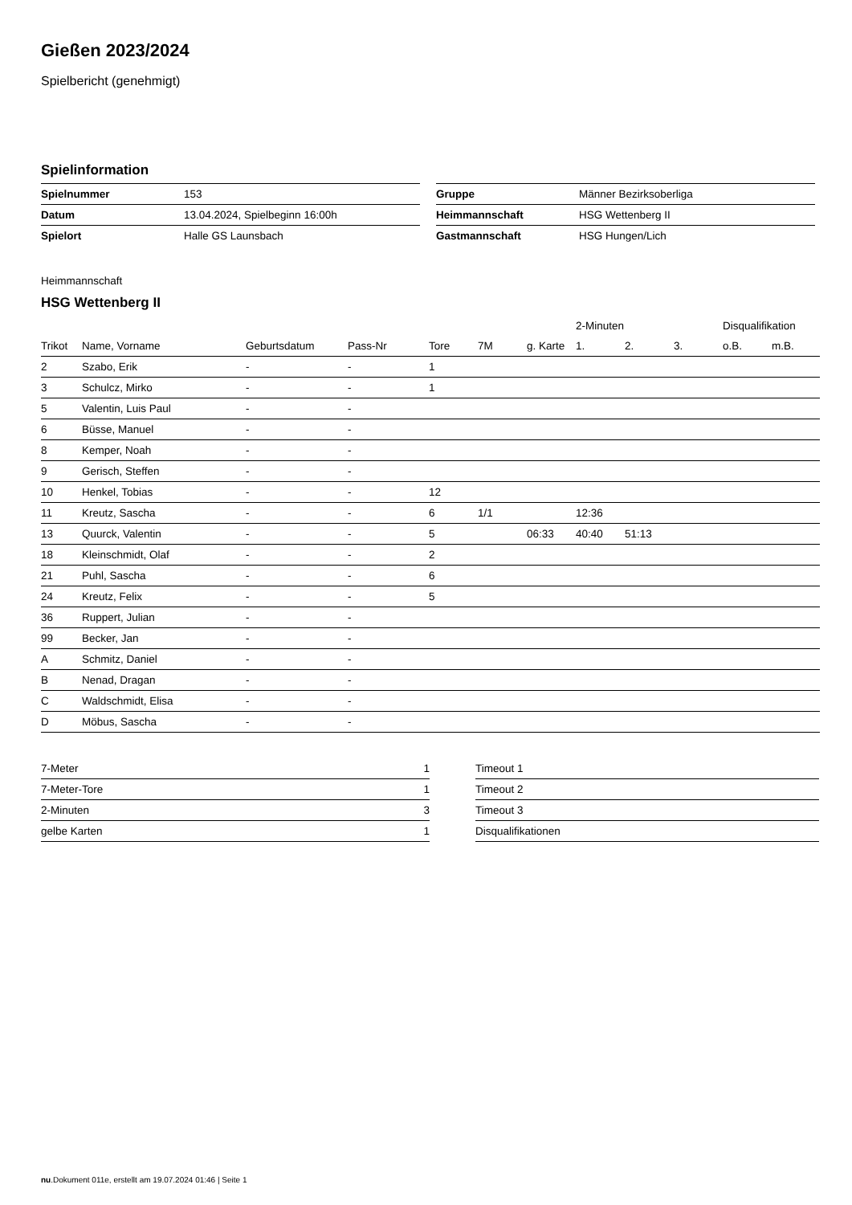Gießen 2023/2024
Spielbericht (genehmigt)
Spielinformation
| Spielnummer | 153 |
| Datum | 13.04.2024, Spielbeginn 16:00h |
| Spielort | Halle GS Launsbach |
| Gruppe | Männer Bezirksoberliga |
| Heimmannschaft | HSG Wettenberg II |
| Gastmannschaft | HSG Hungen/Lich |
Heimmannschaft
HSG Wettenberg II
| | | | | | | | 2-Minuten | | | Disqualifikation | |
| --- | --- | --- | --- | --- | --- | --- | --- | --- | --- | --- | --- |
| Trikot | Name, Vorname | Geburtsdatum | Pass-Nr | Tore | 7M | g. Karte | 1. | 2. | 3. | o.B. | m.B. |
| 2 | Szabo, Erik | - | - | 1 | | | | | | | |
| 3 | Schulcz, Mirko | - | - | 1 | | | | | | | |
| 5 | Valentin, Luis Paul | - | - | | | | | | | | |
| 6 | Büsse, Manuel | - | - | | | | | | | | |
| 8 | Kemper, Noah | - | - | | | | | | | | |
| 9 | Gerisch, Steffen | - | - | | | | | | | | |
| 10 | Henkel, Tobias | - | - | 12 | | | | | | | |
| 11 | Kreutz, Sascha | - | - | 6 | 1/1 | | 12:36 | | | | |
| 13 | Quurck, Valentin | - | - | 5 | | 06:33 | 40:40 | 51:13 | | | |
| 18 | Kleinschmidt, Olaf | - | - | 2 | | | | | | | |
| 21 | Puhl, Sascha | - | - | 6 | | | | | | | |
| 24 | Kreutz, Felix | - | - | 5 | | | | | | | |
| 36 | Ruppert, Julian | - | - | | | | | | | | |
| 99 | Becker, Jan | - | - | | | | | | | | |
| A | Schmitz, Daniel | - | - | | | | | | | | |
| B | Nenad, Dragan | - | - | | | | | | | | |
| C | Waldschmidt, Elisa | - | - | | | | | | | | |
| D | Möbus, Sascha | - | - | | | | | | | | |
| 7-Meter | 1 |
| 7-Meter-Tore | 1 |
| 2-Minuten | 3 |
| gelbe Karten | 1 |
| Timeout 1 |
| Timeout 2 |
| Timeout 3 |
| Disqualifikationen |
nu.Dokument 011e, erstellt am 19.07.2024 01:46 | Seite 1